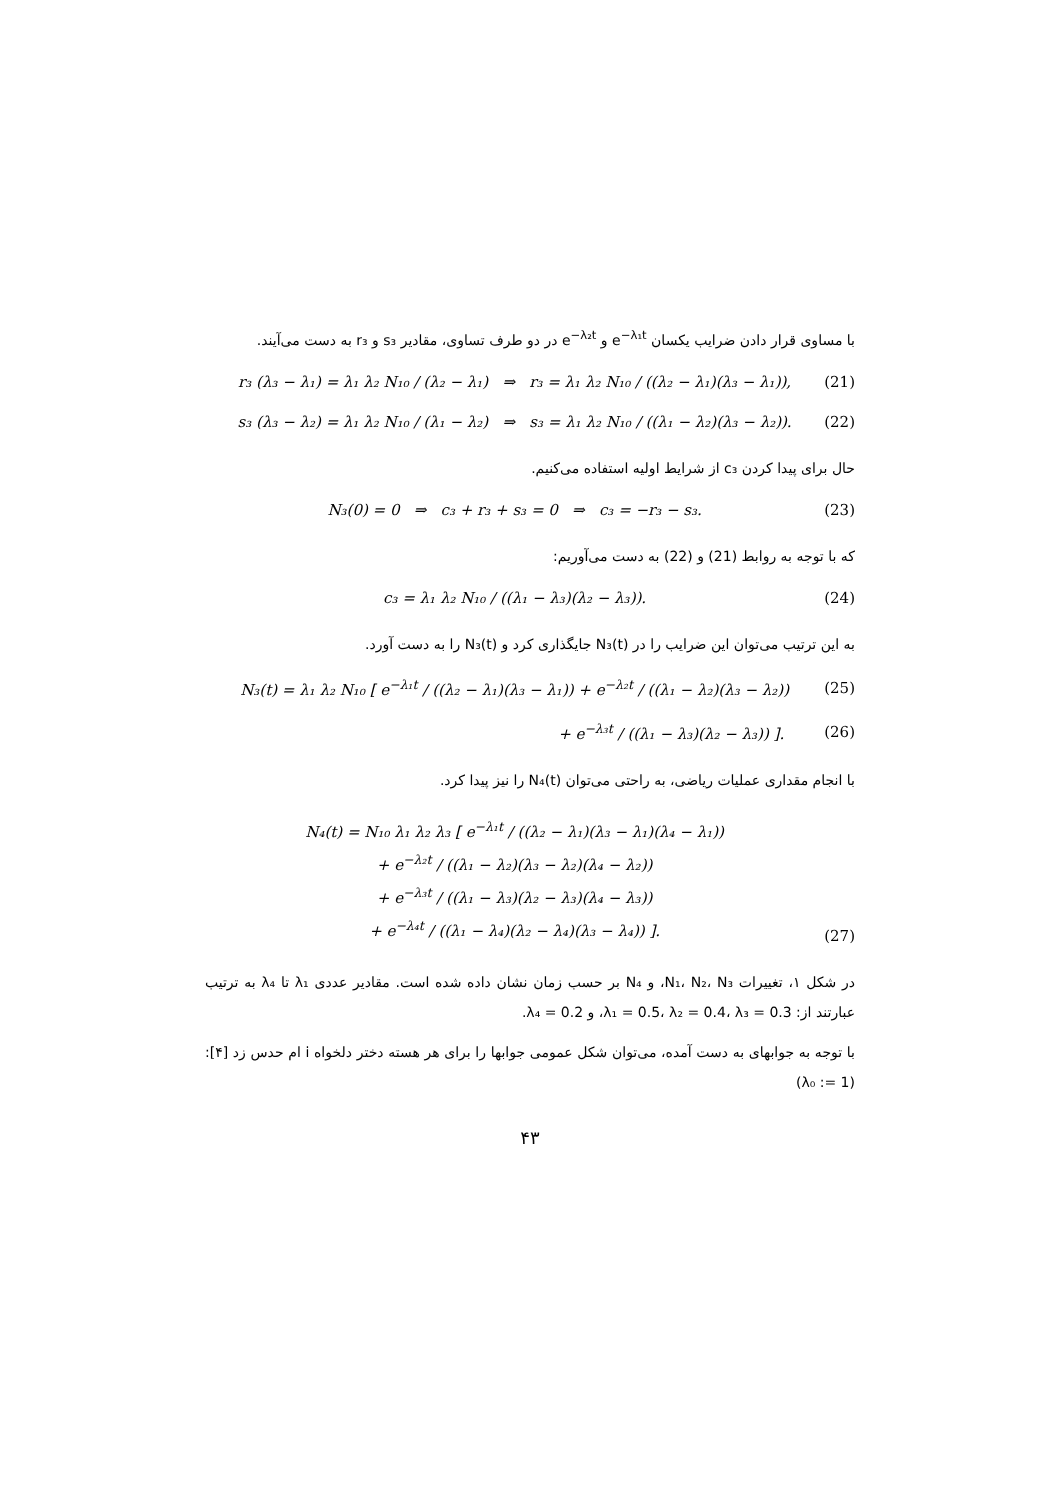با مساوی قرار دادن ضرایب یکسان e<sup>−λ₁t</sup> و e<sup>−λ₂t</sup> در دو طرف تساوی، مقادیر s₃ و r₃ به دست می‌آیند.
r₃ (λ₃ − λ₁) = λ₁ λ₂ N₁₀ / (λ₂ − λ₁) ⇒ r₃ = λ₁ λ₂ N₁₀ / ((λ₂ − λ₁)(λ₃ − λ₁)), (21)
s₃ (λ₃ − λ₂) = λ₁ λ₂ N₁₀ / (λ₁ − λ₂) ⇒ s₃ = λ₁ λ₂ N₁₀ / ((λ₁ − λ₂)(λ₃ − λ₂)). (22)
حال برای پیدا کردن c₃ از شرایط اولیه استفاده می‌کنیم.
N₃(0) = 0 ⇒ c₃ + r₃ + s₃ = 0 ⇒ c₃ = −r₃ − s₃. (23)
که با توجه به روابط (21) و (22) به دست می‌آوریم:
c₃ = λ₁ λ₂ N₁₀ / ((λ₁ − λ₃)(λ₂ − λ₃)). (24)
به این ترتیب می‌توان این ضرایب را در N₃(t) جایگذاری کرد و N₃(t) را به دست آورد.
N₃(t) = λ₁ λ₂ N₁₀ [ e<sup>−λ₁t</sup> / ((λ₂ − λ₁)(λ₃ − λ₁)) + e<sup>−λ₂t</sup> / ((λ₁ − λ₂)(λ₃ − λ₂)) (25)
+ e<sup>−λ₃t</sup> / ((λ₁ − λ₃)(λ₂ − λ₃)) ]. (26)
با انجام مقداری عملیات ریاضی، به راحتی می‌توان N₄(t) را نیز پیدا کرد.
N₄(t) = N₁₀ λ₁ λ₂ λ₃ [ e<sup>−λ₁t</sup> / ((λ₂ − λ₁)(λ₃ − λ₁)(λ₄ − λ₁))
+ e<sup>−λ₂t</sup> / ((λ₁ − λ₂)(λ₃ − λ₂)(λ₄ − λ₂))
+ e<sup>−λ₃t</sup> / ((λ₁ − λ₃)(λ₂ − λ₃)(λ₄ − λ₃))
+ e<sup>−λ₄t</sup> / ((λ₁ − λ₄)(λ₂ − λ₄)(λ₃ − λ₄)) ]. (27)
در شکل ۱، تغییرات N₁، N₂، N₃، و N₄ بر حسب زمان نشان داده شده است. مقادیر عددی λ₁ تا λ₄ به ترتیب عبارتند از: λ₁ = 0.5، λ₂ = 0.4، λ₃ = 0.3، و λ₄ = 0.2.
با توجه به جوابهای به دست آمده، می‌توان شکل عمومی جوابها را برای هر هسته دختر دلخواه i ام حدس زد [۴]: (λ₀ := 1)
۴۳